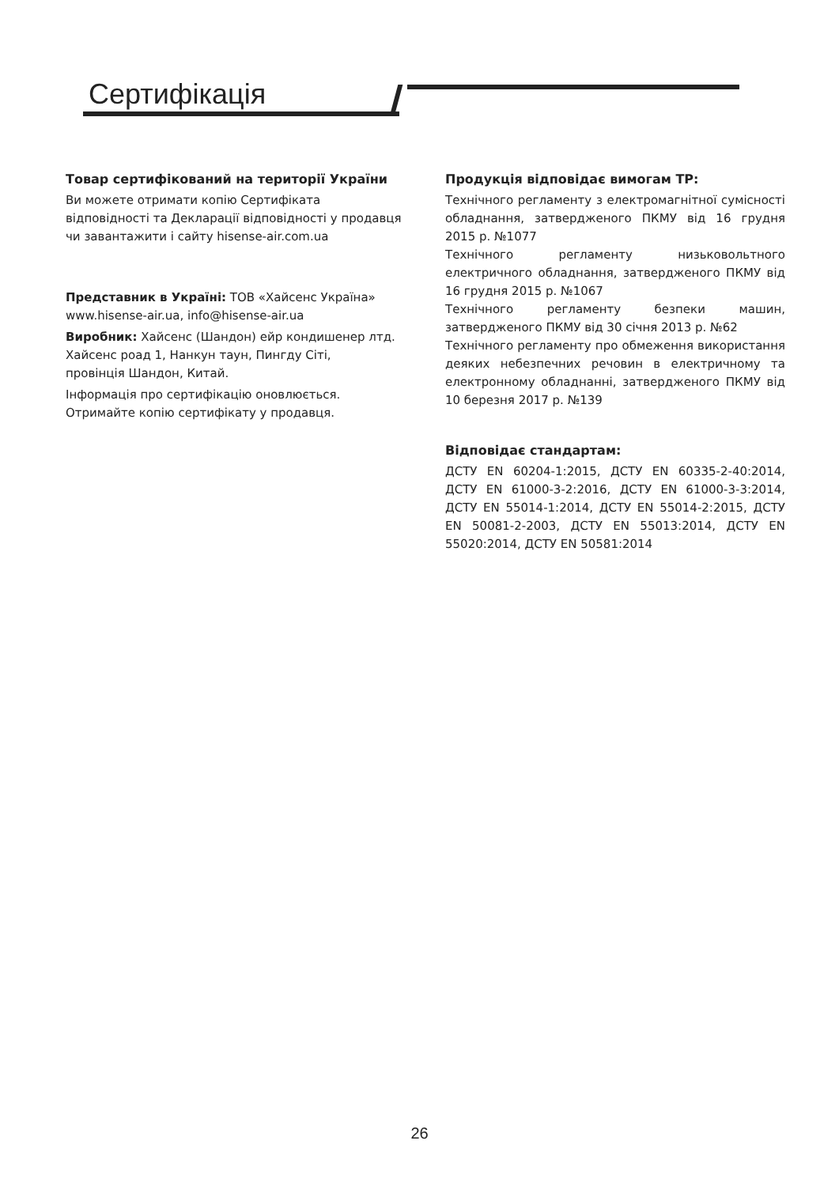Сертифікація
Товар сертифікований на території України
Ви можете отримати копію Сертифіката відповідності та Декларації відповідності у продавця чи завантажити і сайту hisense-air.com.ua
Представник в Україні: ТОВ «Хайсенс Україна»
www.hisense-air.ua, info@hisense-air.ua
Виробник: Хайсенс (Шандон) ейр кондишенер лтд.
Хайсенс роад 1, Нанкун таун, Пингду Сіті,
провінція Шандон, Китай.
Інформація про сертифікацію оновлюється.
Отримайте копію сертифікату у продавця.
Продукція відповідає вимогам ТР:
Технічного регламенту з електромагнітної сумісності обладнання, затвердженого ПКМУ від 16 грудня 2015 р. №1077
Технічного регламенту низьковольтного електричного обладнання, затвердженого ПКМУ від 16 грудня 2015 р. №1067
Технічного регламенту безпеки машин, затвердженого ПКМУ від 30 січня 2013 р. №62
Технічного регламенту про обмеження використання деяких небезпечних речовин в електричному та електронному обладнанні, затвердженого ПКМУ від 10 березня 2017 р. №139
Відповідає стандартам:
ДСТУ EN 60204-1:2015, ДСТУ EN 60335-2-40:2014, ДСТУ EN 61000-3-2:2016, ДСТУ EN 61000-3-3:2014, ДСТУ EN 55014-1:2014, ДСТУ EN 55014-2:2015, ДСТУ EN 50081-2-2003, ДСТУ EN 55013:2014, ДСТУ EN 55020:2014, ДСТУ EN 50581:2014
26